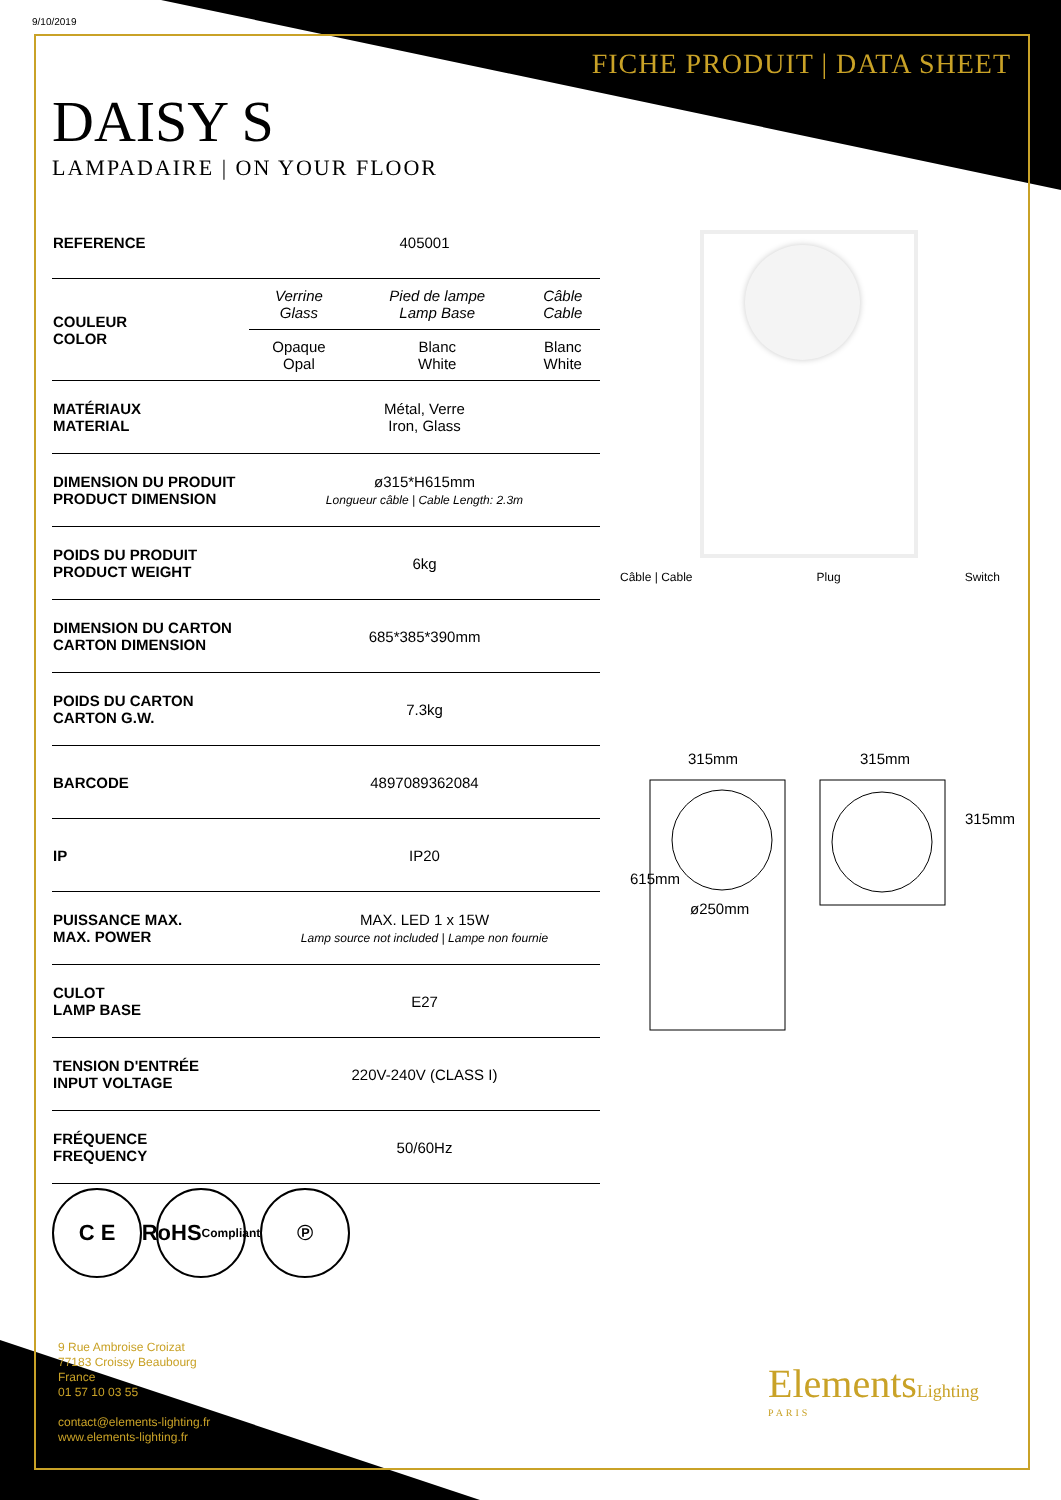9/10/2019
FICHE PRODUIT | DATA SHEET
DAISY S
LAMPADAIRE | ON YOUR FLOOR
| REFERENCE | 405001 | | |
| COULEUR COLOR | Verrine Glass | Pied de lampe Lamp Base | Câble Cable |
| | Opaque Opal | Blanc White | Blanc White |
| MATÉRIAUX MATERIAL | Métal, Verre Iron, Glass | | |
| DIMENSION DU PRODUIT PRODUCT DIMENSION | ø315*H615mm Longueur câble / Cable Length: 2.3m | | |
| POIDS DU PRODUIT PRODUCT WEIGHT | 6kg | | |
| DIMENSION DU CARTON CARTON DIMENSION | 685*385*390mm | | |
| POIDS DU CARTON CARTON G.W. | 7.3kg | | |
| BARCODE | 4897089362084 | | |
| IP | IP20 | | |
| PUISSANCE MAX. MAX. POWER | MAX. LED 1 x 15W Lamp source not included / Lampe non fournie | | |
| CULOT LAMP BASE | E27 | | |
| TENSION D'ENTRÉE INPUT VOLTAGE | 220V-240V (CLASS I) | | |
| FRÉQUENCE FREQUENCY | 50/60Hz | | |
Câble | Cable Plug Switch
315mm 315mm
ø250mm
615mm
315mm
C E RoHS
Compliant
℗
9 Rue Ambroise Croizat
77183 Croissy Beaubourg
France
01 57 10 03 55
contact@elements-lighting.fr
www.elements-lighting.fr
ElementsLighting
PARIS